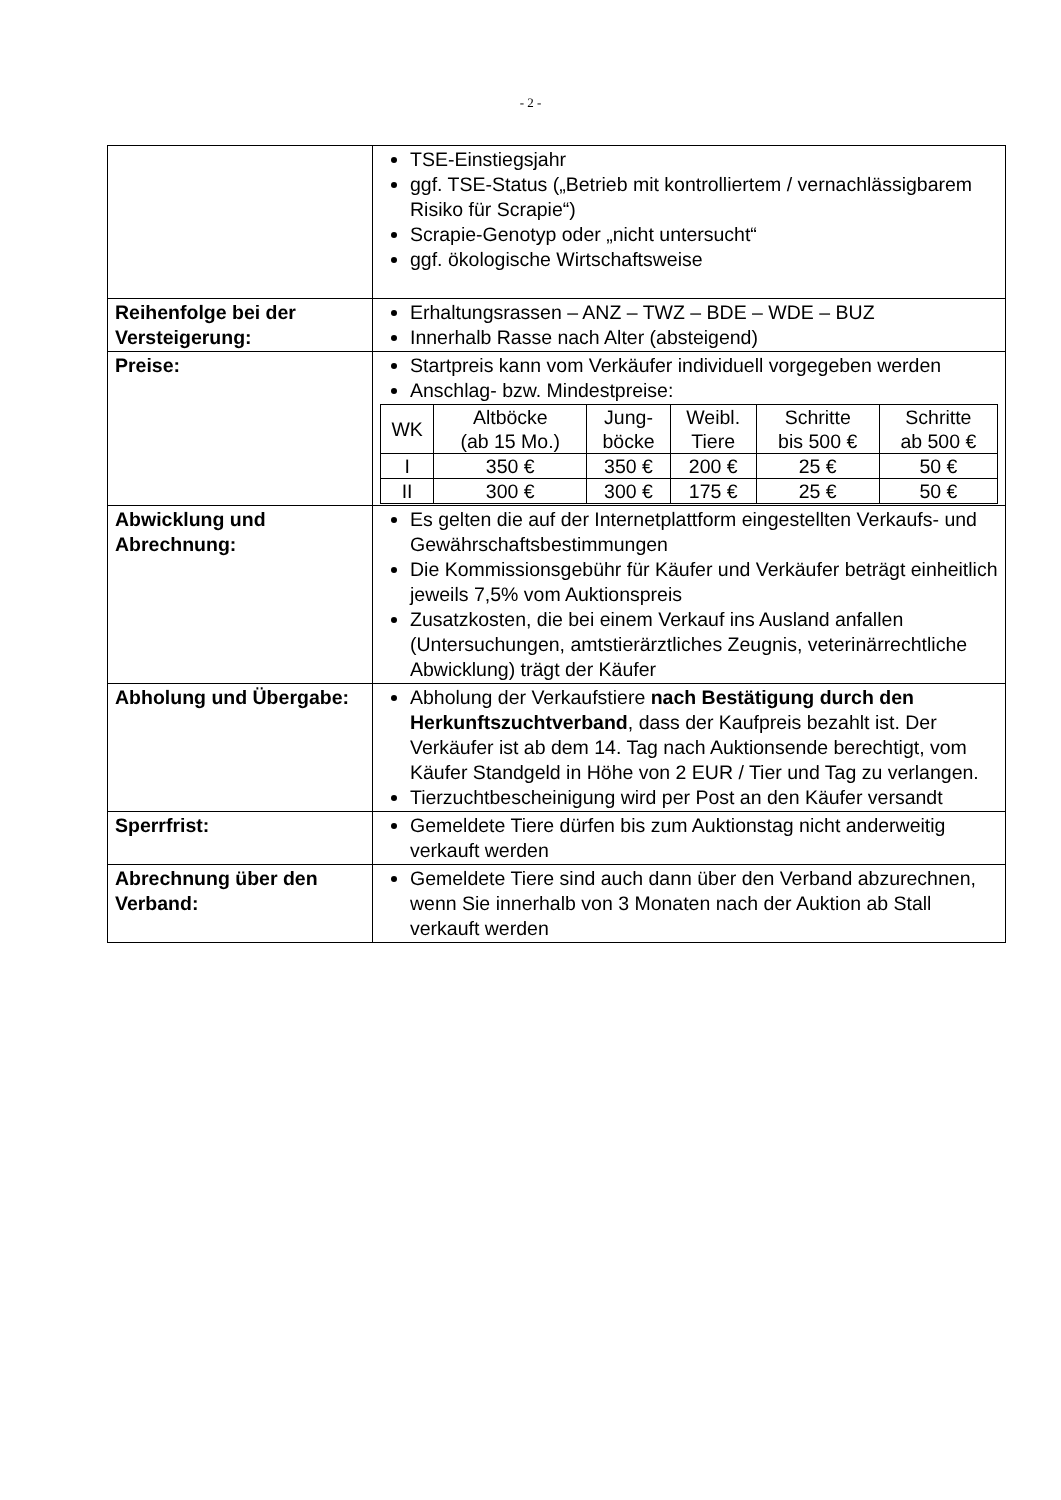- 2 -
| | TSE-Einstiegsjahr ggf. TSE-Status („Betrieb mit kontrolliertem / vernachlässigbarem Risiko für Scrapie“) Scrapie-Genotyp oder „nicht untersucht“ ggf. ökologische Wirtschaftsweise |
| Reihenfolge bei der Versteigerung: | Erhaltungsrassen – ANZ – TWZ – BDE – WDE – BUZ Innerhalb Rasse nach Alter (absteigend) |
| Preise: | Startpreis kann vom Verkäufer individuell vorgegeben werden Anschlag- bzw. Mindestpreise: / WK / Altböcke (ab 15 Mo.) / Jung- böcke / Weibl. Tiere / Schritte bis 500 € / Schritte ab 500 € / / --- / --- / --- / --- / --- / --- / / I / 350 € / 350 € / 200 € / 25 € / 50 € / / II / 300 € / 300 € / 175 € / 25 € / 50 € / |
| Abwicklung und Abrechnung: | Es gelten die auf der Internetplattform eingestellten Verkaufs- und Gewährschaftsbestimmungen Die Kommissionsgebühr für Käufer und Verkäufer beträgt einheitlich jeweils 7,5% vom Auktionspreis Zusatzkosten, die bei einem Verkauf ins Ausland anfallen (Untersuchungen, amtstierärztliches Zeugnis, veterinärrechtliche Abwicklung) trägt der Käufer |
| Abholung und Übergabe: | Abholung der Verkaufstiere nach Bestätigung durch den Herkunftszuchtverband , dass der Kaufpreis bezahlt ist. Der Verkäufer ist ab dem 14. Tag nach Auktionsende berechtigt, vom Käufer Standgeld in Höhe von 2 EUR / Tier und Tag zu verlangen. Tierzuchtbescheinigung wird per Post an den Käufer versandt |
| Sperrfrist: | Gemeldete Tiere dürfen bis zum Auktionstag nicht anderweitig verkauft werden |
| Abrechnung über den Verband: | Gemeldete Tiere sind auch dann über den Verband abzurechnen, wenn Sie innerhalb von 3 Monaten nach der Auktion ab Stall verkauft werden |